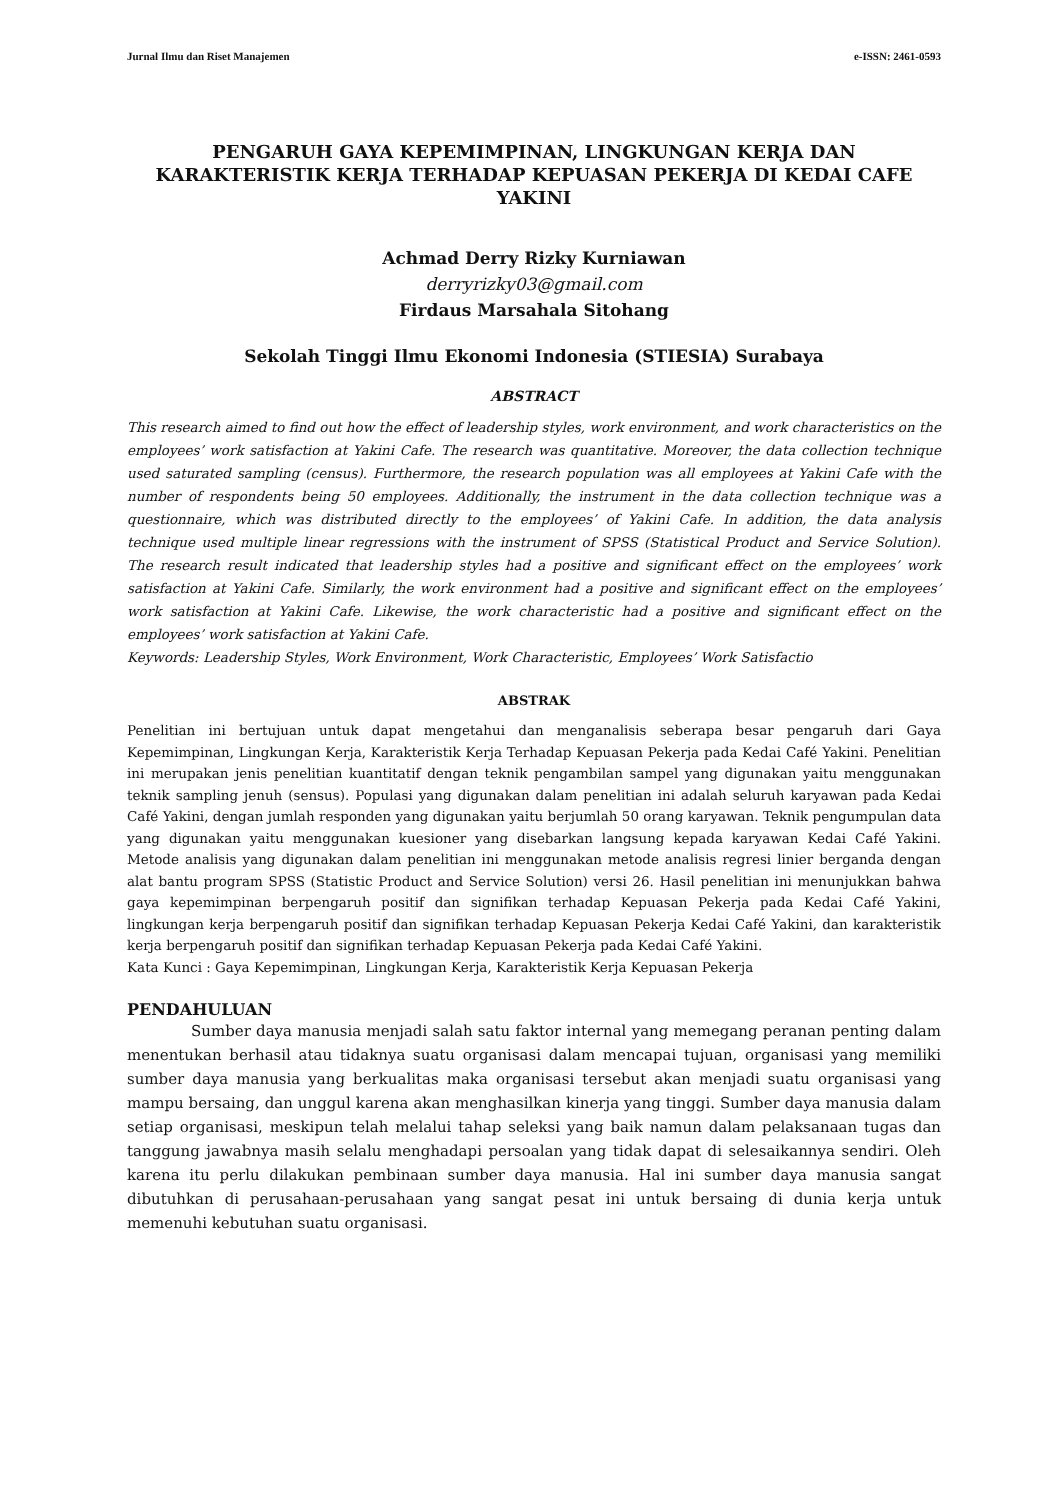Jurnal Ilmu dan Riset Manajemen e-ISSN: 2461-0593
PENGARUH GAYA KEPEMIMPINAN, LINGKUNGAN KERJA DAN KARAKTERISTIK KERJA TERHADAP KEPUASAN PEKERJA DI KEDAI CAFE YAKINI
Achmad Derry Rizky Kurniawan
derryrizky03@gmail.com
Firdaus Marsahala Sitohang
Sekolah Tinggi Ilmu Ekonomi Indonesia (STIESIA) Surabaya
ABSTRACT
This research aimed to find out how the effect of leadership styles, work environment, and work characteristics on the employees’ work satisfaction at Yakini Cafe. The research was quantitative. Moreover, the data collection technique used saturated sampling (census). Furthermore, the research population was all employees at Yakini Cafe with the number of respondents being 50 employees. Additionally, the instrument in the data collection technique was a questionnaire, which was distributed directly to the employees’ of Yakini Cafe. In addition, the data analysis technique used multiple linear regressions with the instrument of SPSS (Statistical Product and Service Solution). The research result indicated that leadership styles had a positive and significant effect on the employees’ work satisfaction at Yakini Cafe. Similarly, the work environment had a positive and significant effect on the employees’ work satisfaction at Yakini Cafe. Likewise, the work characteristic had a positive and significant effect on the employees’ work satisfaction at Yakini Cafe.
Keywords: Leadership Styles, Work Environment, Work Characteristic, Employees’ Work Satisfactio
ABSTRAK
Penelitian ini bertujuan untuk dapat mengetahui dan menganalisis seberapa besar pengaruh dari Gaya Kepemimpinan, Lingkungan Kerja, Karakteristik Kerja Terhadap Kepuasan Pekerja pada Kedai Café Yakini. Penelitian ini merupakan jenis penelitian kuantitatif dengan teknik pengambilan sampel yang digunakan yaitu menggunakan teknik sampling jenuh (sensus). Populasi yang digunakan dalam penelitian ini adalah seluruh karyawan pada Kedai Café Yakini, dengan jumlah responden yang digunakan yaitu berjumlah 50 orang karyawan. Teknik pengumpulan data yang digunakan yaitu menggunakan kuesioner yang disebarkan langsung kepada karyawan Kedai Café Yakini. Metode analisis yang digunakan dalam penelitian ini menggunakan metode analisis regresi linier berganda dengan alat bantu program SPSS (Statistic Product and Service Solution) versi 26. Hasil penelitian ini menunjukkan bahwa gaya kepemimpinan berpengaruh positif dan signifikan terhadap Kepuasan Pekerja pada Kedai Café Yakini, lingkungan kerja berpengaruh positif dan signifikan terhadap Kepuasan Pekerja Kedai Café Yakini, dan karakteristik kerja berpengaruh positif dan signifikan terhadap Kepuasan Pekerja pada Kedai Café Yakini.
Kata Kunci : Gaya Kepemimpinan, Lingkungan Kerja, Karakteristik Kerja Kepuasan Pekerja
PENDAHULUAN
Sumber daya manusia menjadi salah satu faktor internal yang memegang peranan penting dalam menentukan berhasil atau tidaknya suatu organisasi dalam mencapai tujuan, organisasi yang memiliki sumber daya manusia yang berkualitas maka organisasi tersebut akan menjadi suatu organisasi yang mampu bersaing, dan unggul karena akan menghasilkan kinerja yang tinggi. Sumber daya manusia dalam setiap organisasi, meskipun telah melalui tahap seleksi yang baik namun dalam pelaksanaan tugas dan tanggung jawabnya masih selalu menghadapi persoalan yang tidak dapat di selesaikannya sendiri. Oleh karena itu perlu dilakukan pembinaan sumber daya manusia. Hal ini sumber daya manusia sangat dibutuhkan di perusahaan-perusahaan yang sangat pesat ini untuk bersaing di dunia kerja untuk memenuhi kebutuhan suatu organisasi.